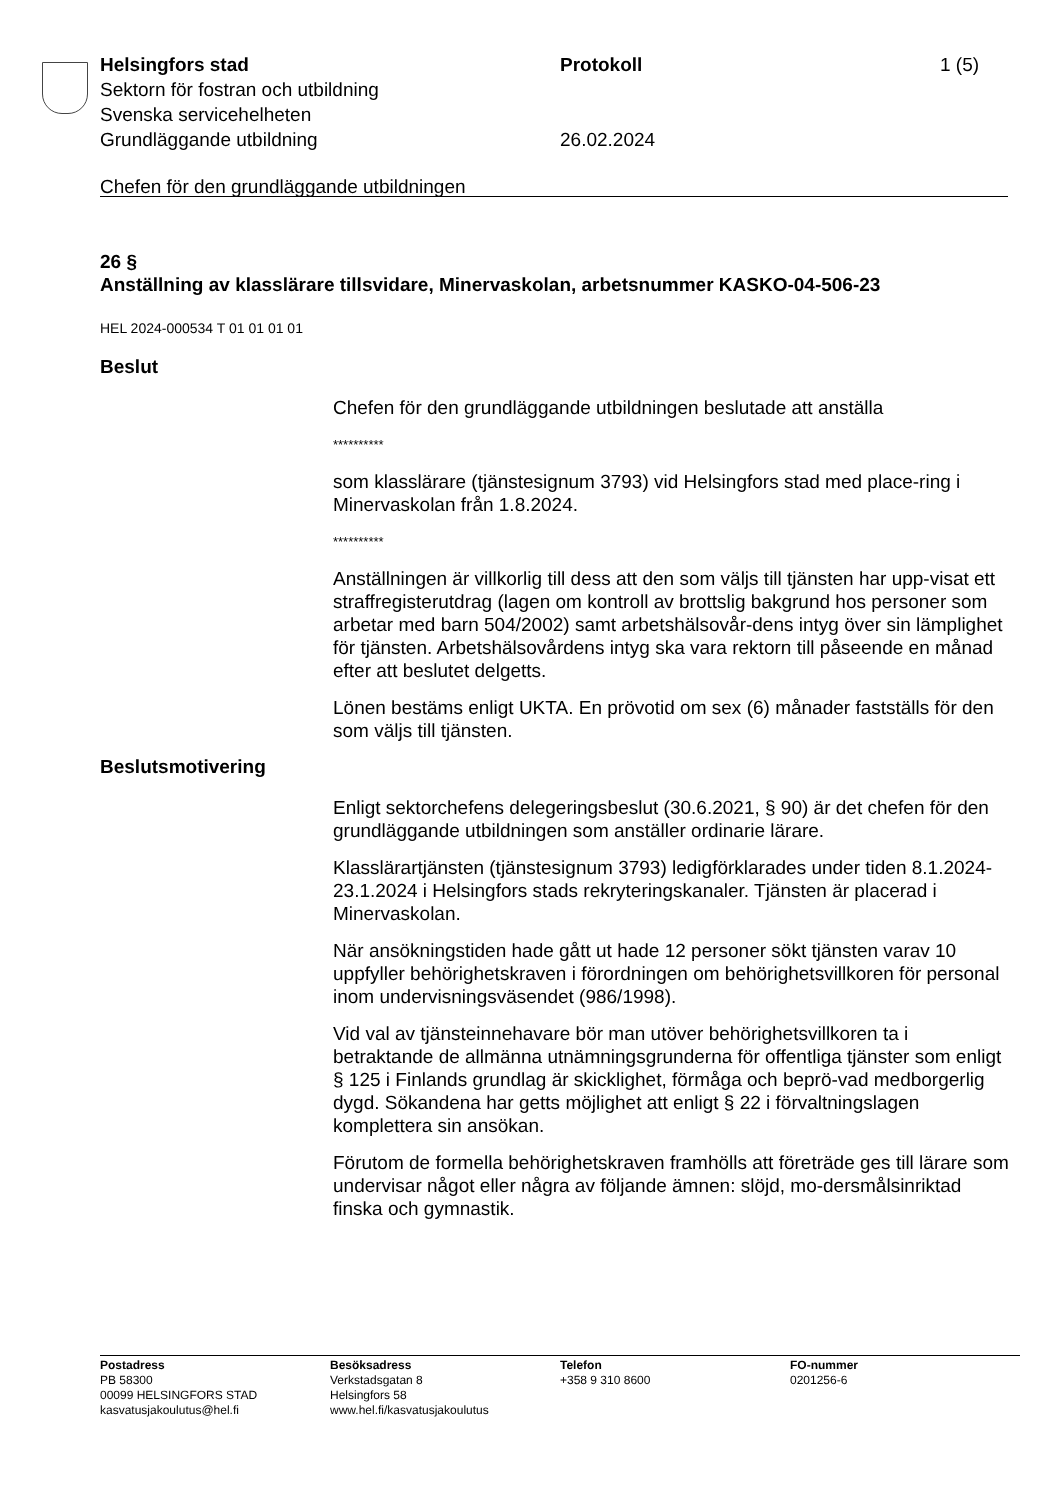Helsingfors stad Protokoll 1 (5)
Sektorn för fostran och utbildning
Svenska servicehelheten
Grundläggande utbildning 26.02.2024
Chefen för den grundläggande utbildningen
26 §
Anställning av klasslärare tillsvidare, Minervaskolan, arbetsnummer KASKO-04-506-23
HEL 2024-000534 T 01 01 01 01
Beslut
Chefen för den grundläggande utbildningen beslutade att anställa
**********
som klasslärare (tjänstesignum 3793) vid Helsingfors stad med place-ring i Minervaskolan från 1.8.2024.
**********
Anställningen är villkorlig till dess att den som väljs till tjänsten har upp-visat ett straffregisterutdrag (lagen om kontroll av brottslig bakgrund hos personer som arbetar med barn 504/2002) samt arbetshälsovår-dens intyg över sin lämplighet för tjänsten. Arbetshälsovårdens intyg ska vara rektorn till påseende en månad efter att beslutet delgetts.
Lönen bestäms enligt UKTA. En prövotid om sex (6) månader fastställs för den som väljs till tjänsten.
Beslutsmotivering
Enligt sektorchefens delegeringsbeslut (30.6.2021, § 90) är det chefen för den grundläggande utbildningen som anställer ordinarie lärare.
Klasslärartjänsten (tjänstesignum 3793) ledigförklarades under tiden 8.1.2024-23.1.2024 i Helsingfors stads rekryteringskanaler. Tjänsten är placerad i Minervaskolan.
När ansökningstiden hade gått ut hade 12 personer sökt tjänsten varav 10 uppfyller behörighetskraven i förordningen om behörighetsvillkoren för personal inom undervisningsväsendet (986/1998).
Vid val av tjänsteinnehavare bör man utöver behörighetsvillkoren ta i betraktande de allmänna utnämningsgrunderna för offentliga tjänster som enligt § 125 i Finlands grundlag är skicklighet, förmåga och beprö-vad medborgerlig dygd. Sökandena har getts möjlighet att enligt § 22 i förvaltningslagen komplettera sin ansökan.
Förutom de formella behörighetskraven framhölls att företräde ges till lärare som undervisar något eller några av följande ämnen: slöjd, mo-dersmålsinriktad finska och gymnastik.
Postadress
PB 58300
00099 HELSINGFORS STAD
kasvatusjakoulutus@hel.fi
Besöksadress
Verkstadsgatan 8
Helsingfors 58
www.hel.fi/kasvatusjakoulutus
Telefon
+358 9 310 8600
FO-nummer
0201256-6